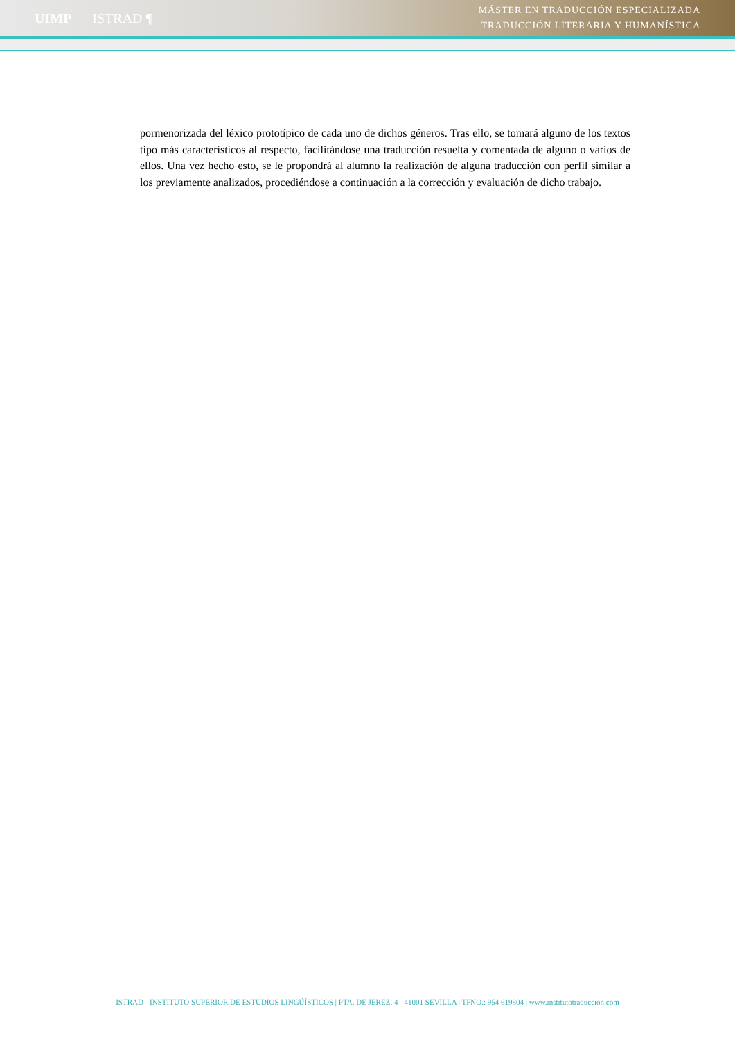UIMP ISTRAD ¶
MÁSTER EN TRADUCCIÓN ESPECIALIZADA
TRADUCCIÓN LITERARIA Y HUMANÍSTICA
pormenorizada del léxico prototípico de cada uno de dichos géneros. Tras ello, se tomará alguno de los textos tipo más característicos al respecto, facilitándose una traducción resuelta y comentada de alguno o varios de ellos. Una vez hecho esto, se le propondrá al alumno la realización de alguna traducción con perfil similar a los previamente analizados, procediéndose a continuación a la corrección y evaluación de dicho trabajo.
ISTRAD - INSTITUTO SUPERIOR DE ESTUDIOS LINGÜÍSTICOS | PTA. DE JEREZ, 4 - 41001 SEVILLA | TFNO.: 954 619804 | www.institutotraduccion.com